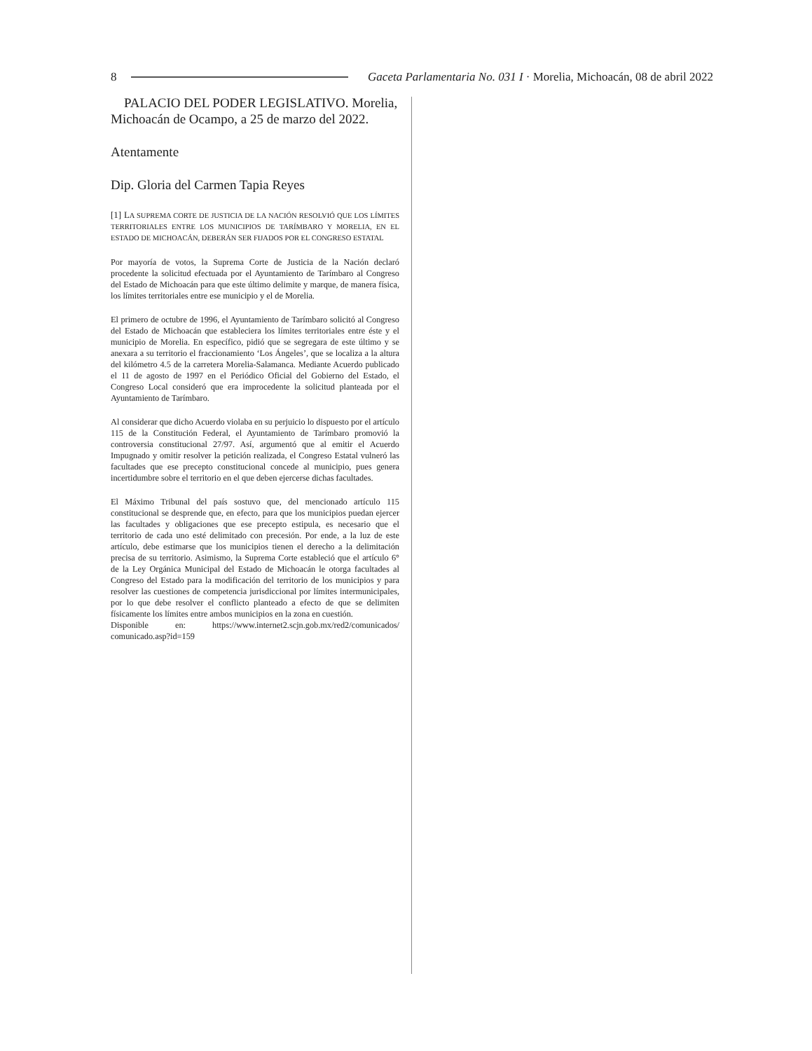8 Gaceta Parlamentaria No. 031 I · Morelia, Michoacán, 08 de abril 2022
PALACIO DEL PODER LEGISLATIVO. Morelia, Michoacán de Ocampo, a 25 de marzo del 2022.
Atentamente
Dip. Gloria del Carmen Tapia Reyes
[1] LA SUPREMA CORTE DE JUSTICIA DE LA NACIÓN RESOLVIÓ QUE LOS LÍMITES TERRITORIALES ENTRE LOS MUNICIPIOS DE TARÍMBARO Y MORELIA, EN EL ESTADO DE MICHOACÁN, DEBERÁN SER FIJADOS POR EL CONGRESO ESTATAL
Por mayoría de votos, la Suprema Corte de Justicia de la Nación declaró procedente la solicitud efectuada por el Ayuntamiento de Tarímbaro al Congreso del Estado de Michoacán para que este último delimite y marque, de manera física, los límites territoriales entre ese municipio y el de Morelia.
El primero de octubre de 1996, el Ayuntamiento de Tarímbaro solicitó al Congreso del Estado de Michoacán que estableciera los límites territoriales entre éste y el municipio de Morelia. En específico, pidió que se segregara de este último y se anexara a su territorio el fraccionamiento ‘Los Ángeles’, que se localiza a la altura del kilómetro 4.5 de la carretera Morelia-Salamanca. Mediante Acuerdo publicado el 11 de agosto de 1997 en el Periódico Oficial del Gobierno del Estado, el Congreso Local consideró que era improcedente la solicitud planteada por el Ayuntamiento de Tarímbaro.
Al considerar que dicho Acuerdo violaba en su perjuicio lo dispuesto por el artículo 115 de la Constitución Federal, el Ayuntamiento de Tarímbaro promovió la controversia constitucional 27/97. Así, argumentó que al emitir el Acuerdo Impugnado y omitir resolver la petición realizada, el Congreso Estatal vulneró las facultades que ese precepto constitucional concede al municipio, pues genera incertidumbre sobre el territorio en el que deben ejercerse dichas facultades.
El Máximo Tribunal del país sostuvo que, del mencionado artículo 115 constitucional se desprende que, en efecto, para que los municipios puedan ejercer las facultades y obligaciones que ese precepto estipula, es necesario que el territorio de cada uno esté delimitado con precesión. Por ende, a la luz de este artículo, debe estimarse que los municipios tienen el derecho a la delimitación precisa de su territorio. Asimismo, la Suprema Corte estableció que el artículo 6° de la Ley Orgánica Municipal del Estado de Michoacán le otorga facultades al Congreso del Estado para la modificación del territorio de los municipios y para resolver las cuestiones de competencia jurisdiccional por límites intermunicipales, por lo que debe resolver el conflicto planteado a efecto de que se delimiten físicamente los límites entre ambos municipios en la zona en cuestión.
Disponible en: https://www.internet2.scjn.gob.mx/red2/comunicados/ comunicado.asp?id=159